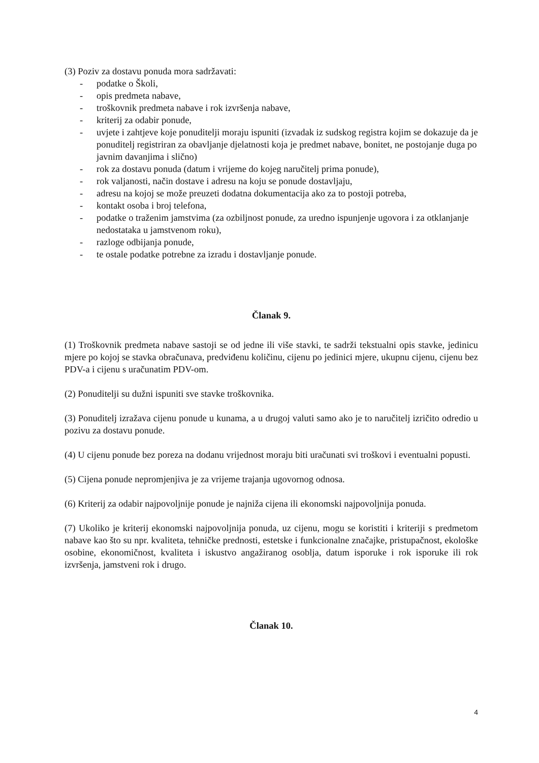(3) Poziv za dostavu ponuda mora sadržavati:
- podatke o Školi,
- opis predmeta nabave,
- troškovnik predmeta nabave i rok izvršenja nabave,
- kriterij za odabir ponude,
- uvjete i zahtjeve koje ponuditelji moraju ispuniti (izvadak iz sudskog registra kojim se dokazuje da je ponuditelj registriran za obavljanje djelatnosti koja je predmet nabave, bonitet, ne postojanje duga po javnim davanjima i slično)
- rok za dostavu ponuda (datum i vrijeme do kojeg naručitelj prima ponude),
- rok valjanosti, način dostave i adresu na koju se ponude dostavljaju,
- adresu na kojoj se može preuzeti dodatna dokumentacija ako za to postoji potreba,
- kontakt osoba i broj telefona,
- podatke o traženim jamstvima (za ozbiljnost ponude, za uredno ispunjenje ugovora i za otklanjanje nedostataka u jamstvenom roku),
- razloge odbijanja ponude,
- te ostale podatke potrebne za izradu i dostavljanje ponude.
Članak 9.
(1) Troškovnik predmeta nabave sastoji se od jedne ili više stavki, te sadrži tekstualni opis stavke, jedinicu mjere po kojoj se stavka obračunava, predviđenu količinu, cijenu po jedinici mjere, ukupnu cijenu, cijenu bez PDV-a i cijenu s uračunatim PDV-om.
(2) Ponuditelji su dužni ispuniti sve stavke troškovnika.
(3) Ponuditelj izražava cijenu ponude u kunama, a u drugoj valuti samo ako je to naručitelj izričito odredio u pozivu za dostavu ponude.
(4) U cijenu ponude bez poreza na dodanu vrijednost moraju biti uračunati svi troškovi i eventualni popusti.
(5) Cijena ponude nepromjenjiva je za vrijeme trajanja ugovornog odnosa.
(6) Kriterij za odabir najpovoljnije ponude je najniža cijena ili ekonomski najpovoljnija ponuda.
(7) Ukoliko je kriterij ekonomski najpovoljnija ponuda, uz cijenu, mogu se koristiti i kriteriji s predmetom nabave kao što su npr. kvaliteta, tehničke prednosti, estetske i funkcionalne značajke, pristupačnost, ekološke osobine, ekonomičnost, kvaliteta i iskustvo angažiranog osoblja, datum isporuke i rok isporuke ili rok izvršenja, jamstveni rok i drugo.
Članak 10.
4